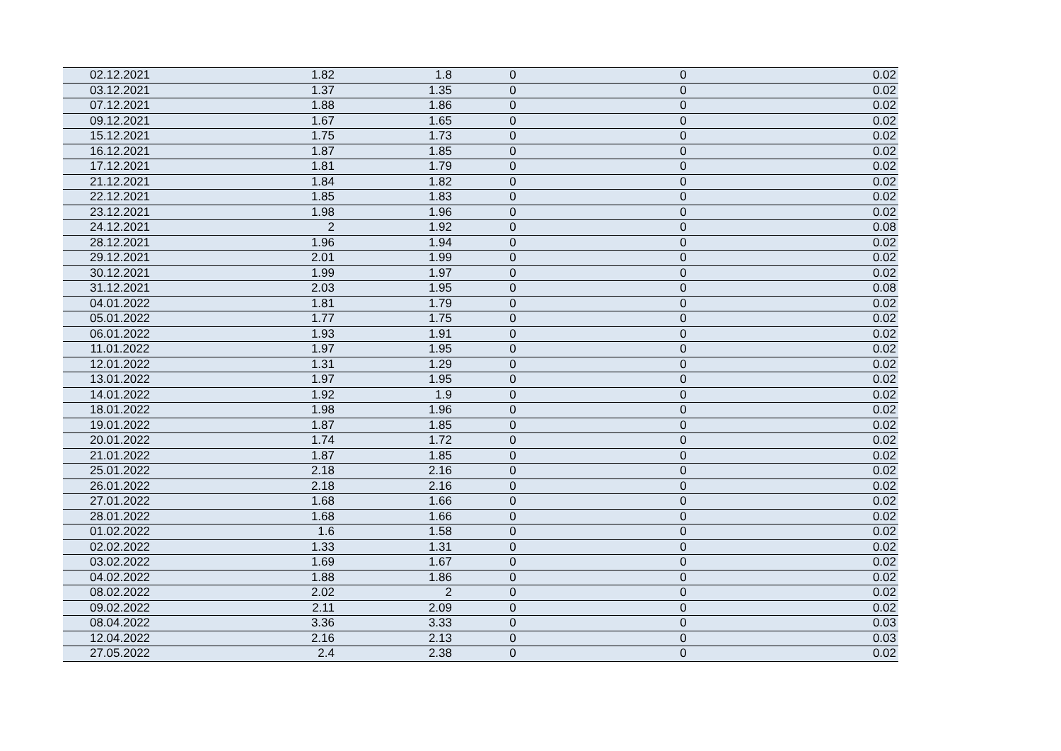| 02.12.2021 | 1.82 | 1.8 | 0 | 0 | 0.02 |
| 03.12.2021 | 1.37 | 1.35 | 0 | 0 | 0.02 |
| 07.12.2021 | 1.88 | 1.86 | 0 | 0 | 0.02 |
| 09.12.2021 | 1.67 | 1.65 | 0 | 0 | 0.02 |
| 15.12.2021 | 1.75 | 1.73 | 0 | 0 | 0.02 |
| 16.12.2021 | 1.87 | 1.85 | 0 | 0 | 0.02 |
| 17.12.2021 | 1.81 | 1.79 | 0 | 0 | 0.02 |
| 21.12.2021 | 1.84 | 1.82 | 0 | 0 | 0.02 |
| 22.12.2021 | 1.85 | 1.83 | 0 | 0 | 0.02 |
| 23.12.2021 | 1.98 | 1.96 | 0 | 0 | 0.02 |
| 24.12.2021 | 2 | 1.92 | 0 | 0 | 0.08 |
| 28.12.2021 | 1.96 | 1.94 | 0 | 0 | 0.02 |
| 29.12.2021 | 2.01 | 1.99 | 0 | 0 | 0.02 |
| 30.12.2021 | 1.99 | 1.97 | 0 | 0 | 0.02 |
| 31.12.2021 | 2.03 | 1.95 | 0 | 0 | 0.08 |
| 04.01.2022 | 1.81 | 1.79 | 0 | 0 | 0.02 |
| 05.01.2022 | 1.77 | 1.75 | 0 | 0 | 0.02 |
| 06.01.2022 | 1.93 | 1.91 | 0 | 0 | 0.02 |
| 11.01.2022 | 1.97 | 1.95 | 0 | 0 | 0.02 |
| 12.01.2022 | 1.31 | 1.29 | 0 | 0 | 0.02 |
| 13.01.2022 | 1.97 | 1.95 | 0 | 0 | 0.02 |
| 14.01.2022 | 1.92 | 1.9 | 0 | 0 | 0.02 |
| 18.01.2022 | 1.98 | 1.96 | 0 | 0 | 0.02 |
| 19.01.2022 | 1.87 | 1.85 | 0 | 0 | 0.02 |
| 20.01.2022 | 1.74 | 1.72 | 0 | 0 | 0.02 |
| 21.01.2022 | 1.87 | 1.85 | 0 | 0 | 0.02 |
| 25.01.2022 | 2.18 | 2.16 | 0 | 0 | 0.02 |
| 26.01.2022 | 2.18 | 2.16 | 0 | 0 | 0.02 |
| 27.01.2022 | 1.68 | 1.66 | 0 | 0 | 0.02 |
| 28.01.2022 | 1.68 | 1.66 | 0 | 0 | 0.02 |
| 01.02.2022 | 1.6 | 1.58 | 0 | 0 | 0.02 |
| 02.02.2022 | 1.33 | 1.31 | 0 | 0 | 0.02 |
| 03.02.2022 | 1.69 | 1.67 | 0 | 0 | 0.02 |
| 04.02.2022 | 1.88 | 1.86 | 0 | 0 | 0.02 |
| 08.02.2022 | 2.02 | 2 | 0 | 0 | 0.02 |
| 09.02.2022 | 2.11 | 2.09 | 0 | 0 | 0.02 |
| 08.04.2022 | 3.36 | 3.33 | 0 | 0 | 0.03 |
| 12.04.2022 | 2.16 | 2.13 | 0 | 0 | 0.03 |
| 27.05.2022 | 2.4 | 2.38 | 0 | 0 | 0.02 |